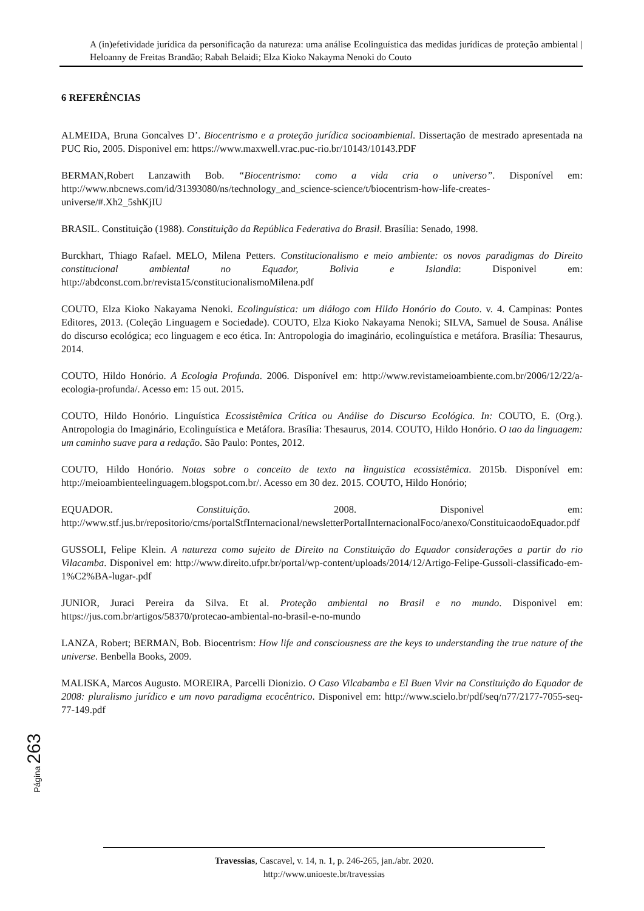A (in)efetividade jurídica da personificação da natureza: uma análise Ecolinguística das medidas jurídicas de proteção ambiental | Heloanny de Freitas Brandão; Rabah Belaidi; Elza Kioko Nakayma Nenoki do Couto
6 REFERÊNCIAS
ALMEIDA, Bruna Goncalves D’. Biocentrismo e a proteção jurídica socioambiental. Dissertação de mestrado apresentada na PUC Rio, 2005. Disponivel em: https://www.maxwell.vrac.puc-rio.br/10143/10143.PDF
BERMAN,Robert Lanzawith Bob. “Biocentrismo: como a vida cria o universo”. Disponível em: http://www.nbcnews.com/id/31393080/ns/technology_and_science-science/t/biocentrism-how-life-creates-universe/#.Xh2_5shKjIU
BRASIL. Constituição (1988). Constituição da República Federativa do Brasil. Brasília: Senado, 1998.
Burckhart, Thiago Rafael. MELO, Milena Petters. Constitucionalismo e meio ambiente: os novos paradigmas do Direito constitucional ambiental no Equador, Bolivia e Islandia: Disponivel em: http://abdconst.com.br/revista15/constitucionalismoMilena.pdf
COUTO, Elza Kioko Nakayama Nenoki. Ecolinguística: um diálogo com Hildo Honório do Couto. v. 4. Campinas: Pontes Editores, 2013. (Coleção Linguagem e Sociedade). COUTO, Elza Kioko Nakayama Nenoki; SILVA, Samuel de Sousa. Análise do discurso ecológica; eco linguagem e eco ética. In: Antropologia do imaginário, ecolinguística e metáfora. Brasília: Thesaurus, 2014.
COUTO, Hildo Honório. A Ecologia Profunda. 2006. Disponível em: http://www.revistameioambiente.com.br/2006/12/22/a-ecologia-profunda/. Acesso em: 15 out. 2015.
COUTO, Hildo Honório. Linguística Ecossistêmica Crítica ou Análise do Discurso Ecológica. In: COUTO, E. (Org.). Antropologia do Imaginário, Ecolinguística e Metáfora. Brasília: Thesaurus, 2014. COUTO, Hildo Honório. O tao da linguagem: um caminho suave para a redação. São Paulo: Pontes, 2012.
COUTO, Hildo Honório. Notas sobre o conceito de texto na linguistica ecossistêmica. 2015b. Disponível em: http://meioambienteelinguagem.blogspot.com.br/. Acesso em 30 dez. 2015. COUTO, Hildo Honório;
EQUADOR. Constituição. 2008. Disponivel em: http://www.stf.jus.br/repositorio/cms/portalStfInternacional/newsletterPortalInternacionalFoco/anexo/ConstituicaodoEquador.pdf
GUSSOLI, Felipe Klein. A natureza como sujeito de Direito na Constituição do Equador considerações a partir do rio Vilacamba. Disponivel em: http://www.direito.ufpr.br/portal/wp-content/uploads/2014/12/Artigo-Felipe-Gussoli-classificado-em-1%C2%BA-lugar-.pdf
JUNIOR, Juraci Pereira da Silva. Et al. Proteção ambiental no Brasil e no mundo. Disponivel em: https://jus.com.br/artigos/58370/protecao-ambiental-no-brasil-e-no-mundo
LANZA, Robert; BERMAN, Bob. Biocentrism: How life and consciousness are the keys to understanding the true nature of the universe. Benbella Books, 2009.
MALISKA, Marcos Augusto. MOREIRA, Parcelli Dionizio. O Caso Vilcabamba e El Buen Vivir na Constituição do Equador de 2008: pluralismo jurídico e um novo paradigma ecocêntrico. Disponivel em: http://www.scielo.br/pdf/seq/n77/2177-7055-seq-77-149.pdf
Página 263
Travessias, Cascavel, v. 14, n. 1, p. 246-265, jan./abr. 2020.
http://www.unioeste.br/travessias